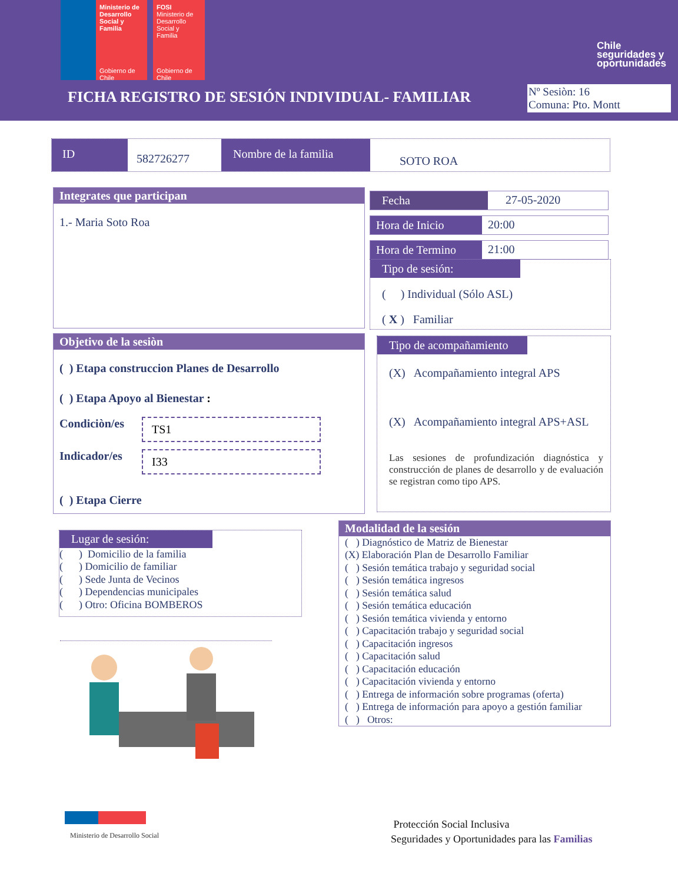Ministerio de Desarrollo Social y Familia
Gobierno de Chile
FOSI
Ministerio de Desarrollo Social y Familia
Gobierno de Chile
Chile
seguridades y
oportunidades
FICHA REGISTRO DE SESIÓN INDIVIDUAL- FAMILIAR
Nº Sesiòn: 16
Comuna: Pto. Montt
ID
582726277
Nombre de la familia
SOTO ROA
Integrates que participan
1.- Maria Soto Roa
Fecha 27-05-2020
Hora de Inicio
20:00
Hora de Termino
21:00
Tipo de sesión:
( ) Individual (Sólo ASL)
( X ) Familiar
Objetivo de la sesiòn
( ) Etapa construccion Planes de Desarrollo
( ) Etapa Apoyo al Bienestar :
Condiciòn/es TS1
Indicador/es I33
( ) Etapa Cierre
Tipo de acompañamiento
(X) Acompañamiento integral APS
(X) Acompañamiento integral APS+ASL
Las sesiones de profundización diagnóstica y construcción de planes de desarrollo y de evaluación se registran como tipo APS.
Lugar de sesión:
( ) Domicilio de la familia
( ) Domicilio de familiar
( ) Sede Junta de Vecinos
( ) Dependencias municipales
( ) Otro: Oficina BOMBEROS
Modalidad de la sesión
( ) Diagnóstico de Matriz de Bienestar
(X) Elaboración Plan de Desarrollo Familiar
( ) Sesión temática trabajo y seguridad social
( ) Sesión temática ingresos
( ) Sesión temática salud
( ) Sesión temática educación
( ) Sesión temática vivienda y entorno
( ) Capacitación trabajo y seguridad social
( ) Capacitación ingresos
( ) Capacitación salud
( ) Capacitación educación
( ) Capacitación vivienda y entorno
( ) Entrega de información sobre programas (oferta)
( ) Entrega de información para apoyo a gestión familiar
( ) Otros:
Ministerio de Desarrollo Social
Protección Social Inclusiva
Seguridades y Oportunidades para las Familias